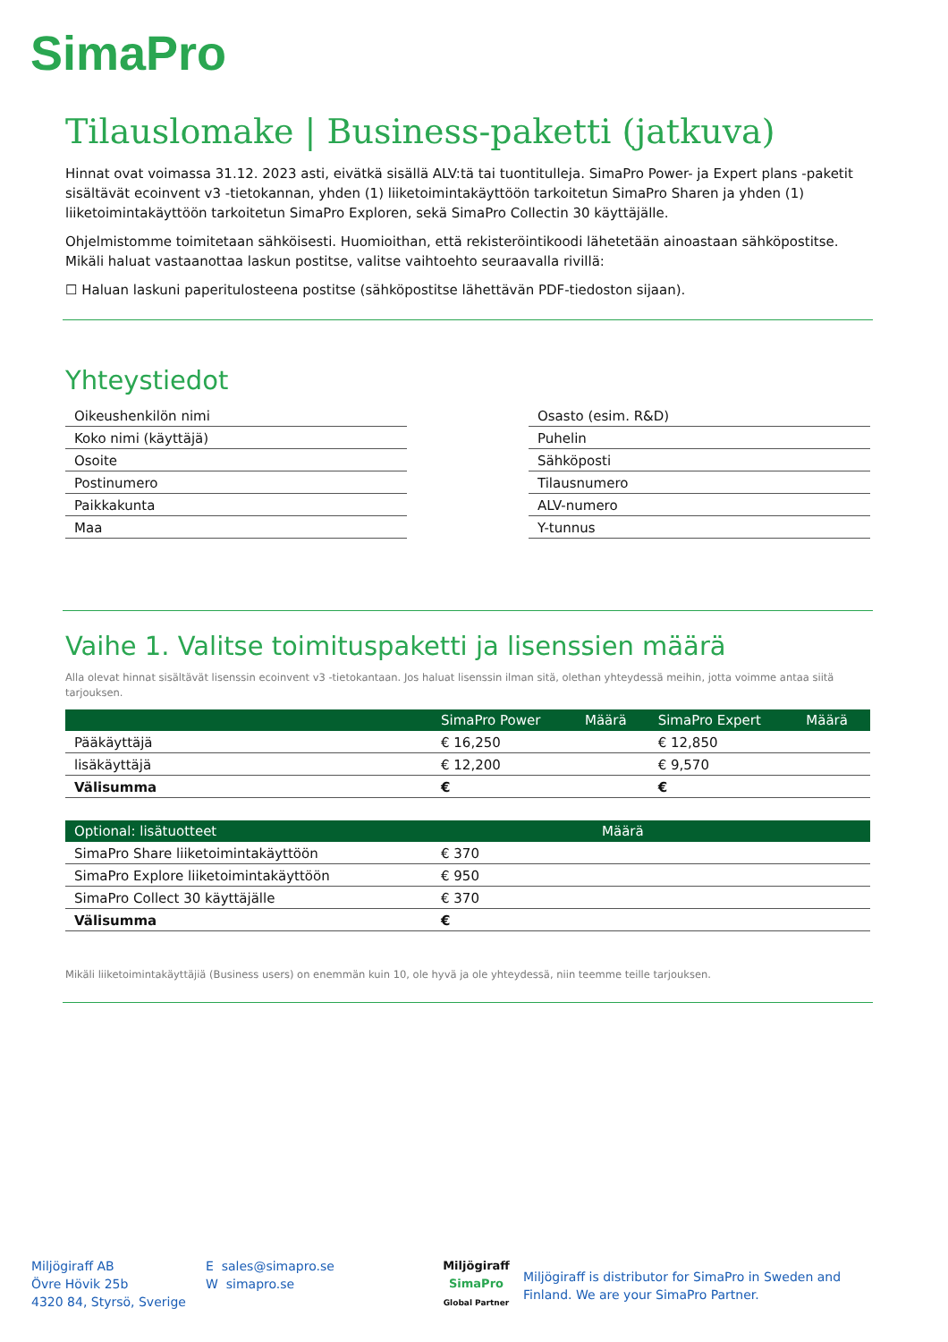SimaPro
Tilauslomake | Business-paketti (jatkuva)
Hinnat ovat voimassa 31.12. 2023 asti, eivätkä sisällä ALV:tä tai tuontitulleja. SimaPro Power- ja Expert plans -paketit sisältävät ecoinvent v3 -tietokannan, yhden (1) liiketoimintakäyttöön tarkoitetun SimaPro Sharen ja yhden (1) liiketoimintakäyttöön tarkoitetun SimaPro Exploren, sekä SimaPro Collectin 30 käyttäjälle.
Ohjelmistomme toimitetaan sähköisesti. Huomioithan, että rekisteröintikoodi lähetetään ainoastaan sähköpostitse. Mikäli haluat vastaanottaa laskun postitse, valitse vaihtoehto seuraavalla rivillä:
☐ Haluan laskuni paperitulosteena postitse (sähköpostitse lähettävän PDF-tiedoston sijaan).
Yhteystiedot
| Oikeushenkilön nimi |
| Koko nimi (käyttäjä) |
| Osoite |
| Postinumero |
| Paikkakunta |
| Maa |
| Osasto (esim. R&D) |
| Puhelin |
| Sähköposti |
| Tilausnumero |
| ALV-numero |
| Y-tunnus |
Vaihe 1. Valitse toimituspaketti ja lisenssien määrä
Alla olevat hinnat sisältävät lisenssin ecoinvent v3 -tietokantaan. Jos haluat lisenssin ilman sitä, olethan yhteydessä meihin, jotta voimme antaa siitä tarjouksen.
| | SimaPro Power | Määrä | SimaPro Expert | Määrä |
| --- | --- | --- | --- | --- |
| Pääkäyttäjä | € 16,250 | | € 12,850 | |
| lisäkäyttäjä | € 12,200 | | € 9,570 | |
| Välisumma | € | | € | |
| Optional: lisätuotteet | | Määrä |
| --- | --- | --- |
| SimaPro Share liiketoimintakäyttöön | € 370 | |
| SimaPro Explore liiketoimintakäyttöön | € 950 | |
| SimaPro Collect 30 käyttäjälle | € 370 | |
| Välisumma | € | |
Mikäli liiketoimintakäyttäjiä (Business users) on enemmän kuin 10, ole hyvä ja ole yhteydessä, niin teemme teille tarjouksen.
Miljögiraff AB
Övre Hövik 25b
4320 84, Styrsö, Sverige
E sales@simapro.se
W simapro.se
Miljögiraff
SimaPro
Global Partner
Miljögiraff is distributor for SimaPro in Sweden and Finland. We are your SimaPro Partner.